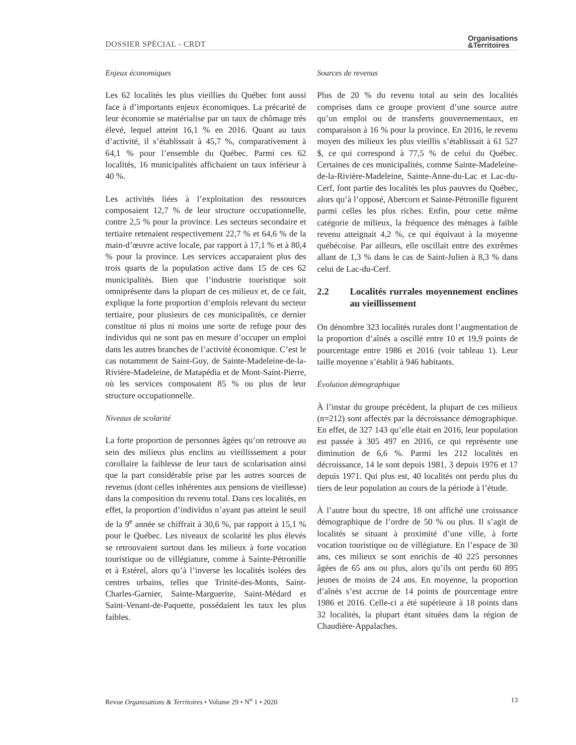DOSSIER SPÉCIAL - CRDT
Organisations
&Territoires
Enjeux économiques
Les 62 localités les plus vieillies du Québec font aussi face à d’importants enjeux économiques. La précarité de leur économie se matérialise par un taux de chômage très élevé, lequel atteint 16,1 % en 2016. Quant au taux d’activité, il s’établissait à 45,7 %, comparativement à 64,1 % pour l’ensemble du Québec. Parmi ces 62 localités, 16 municipalités affichaient un taux inférieur à 40 %.
Les activités liées à l’exploitation des ressources composaient 12,7 % de leur structure occupationnelle, contre 2,5 % pour la province. Les secteurs secondaire et tertiaire retenaient respectivement 22,7 % et 64,6 % de la main-d’œuvre active locale, par rapport à 17,1 % et à 80,4 % pour la province. Les services accaparaient plus des trois quarts de la population active dans 15 de ces 62 municipalités. Bien que l’industrie touristique soit omniprésente dans la plupart de ces milieux et, de ce fait, explique la forte proportion d’emplois relevant du secteur tertiaire, pour plusieurs de ces municipalités, ce dernier constitue ni plus ni moins une sorte de refuge pour des individus qui ne sont pas en mesure d’occuper un emploi dans les autres branches de l’activité économique. C’est le cas notamment de Saint-Guy, de Sainte-Madeleine-de-la-Rivière-Madeleine, de Matapédia et de Mont-Saint-Pierre, où les services composaient 85 % ou plus de leur structure occupationnelle.
Niveaux de scolarité
La forte proportion de personnes âgées qu’on retrouve au sein des milieux plus enclins au vieillissement a pour corollaire la faiblesse de leur taux de scolarisation ainsi que la part considérable prise par les autres sources de revenus (dont celles inhérentes aux pensions de vieillesse) dans la composition du revenu total. Dans ces localités, en effet, la proportion d’individus n’ayant pas atteint le seuil de la 9<sup>e</sup> année se chiffrait à 30,6 %, par rapport à 15,1 % pour le Québec. Les niveaux de scolarité les plus élevés se retrouvaient surtout dans les milieux à forte vocation touristique ou de villégiature, comme à Sainte-Pétronille et à Estérel, alors qu’à l’inverse les localités isolées des centres urbains, telles que Trinité-des-Monts, Saint-Charles-Garnier, Sainte-Marguerite, Saint-Médard et Saint-Venant-de-Paquette, possédaient les taux les plus faibles.
Sources de revenus
Plus de 20 % du revenu total au sein des localités comprises dans ce groupe provient d’une source autre qu’un emploi ou de transferts gouvernementaux, en comparaison à 16 % pour la province. En 2016, le revenu moyen des milieux les plus vieillis s’établissait à 61 527 $, ce qui correspond à 77,5 % de celui du Québec. Certaines de ces municipalités, comme Sainte-Madeleine-de-la-Rivière-Madeleine, Sainte-Anne-du-Lac et Lac-du-Cerf, font partie des localités les plus pauvres du Québec, alors qu’à l’opposé, Abercorn et Sainte-Pétronille figurent parmi celles les plus riches. Enfin, pour cette même catégorie de milieux, la fréquence des ménages à faible revenu atteignait 4,2 %, ce qui équivaut à la moyenne québécoise. Par ailleurs, elle oscillait entre des extrêmes allant de 1,3 % dans le cas de Saint-Julien à 8,3 % dans celui de Lac-du-Cerf.
2.2 Localités rurrales moyennement enclines au vieillissement
On dénombre 323 localités rurales dont l’augmentation de la proportion d’aînés a oscillé entre 10 et 19,9 points de pourcentage entre 1986 et 2016 (voir tableau 1). Leur taille moyenne s’établit à 946 habitants.
Évolution démographique
À l’instar du groupe précédent, la plupart de ces milieux (n=212) sont affectés par la décroissance démographique. En effet, de 327 143 qu’elle était en 2016, leur population est passée à 305 497 en 2016, ce qui représente une diminution de 6,6 %. Parmi les 212 localités en décroissance, 14 le sont depuis 1981, 3 depuis 1976 et 17 depuis 1971. Qui plus est, 40 localités ont perdu plus du tiers de leur population au cours de la période à l’étude.
À l’autre bout du spectre, 18 ont affiché une croissance démographique de l’ordre de 50 % ou plus. Il s’agit de localités se situant à proximité d’une ville, à forte vocation touristique ou de villégiature. En l’espace de 30 ans, ces milieux se sont enrichis de 40 225 personnes âgées de 65 ans ou plus, alors qu’ils ont perdu 60 895 jeunes de moins de 24 ans. En moyenne, la proportion d’aînés s’est accrue de 14 points de pourcentage entre 1986 et 2016. Celle-ci a été supérieure à 18 points dans 32 localités, la plupart étant situées dans la région de Chaudière-Appalaches.
Revue Organisations & Territoires • Volume 29 • N<sup>o</sup> 1 • 2020
13